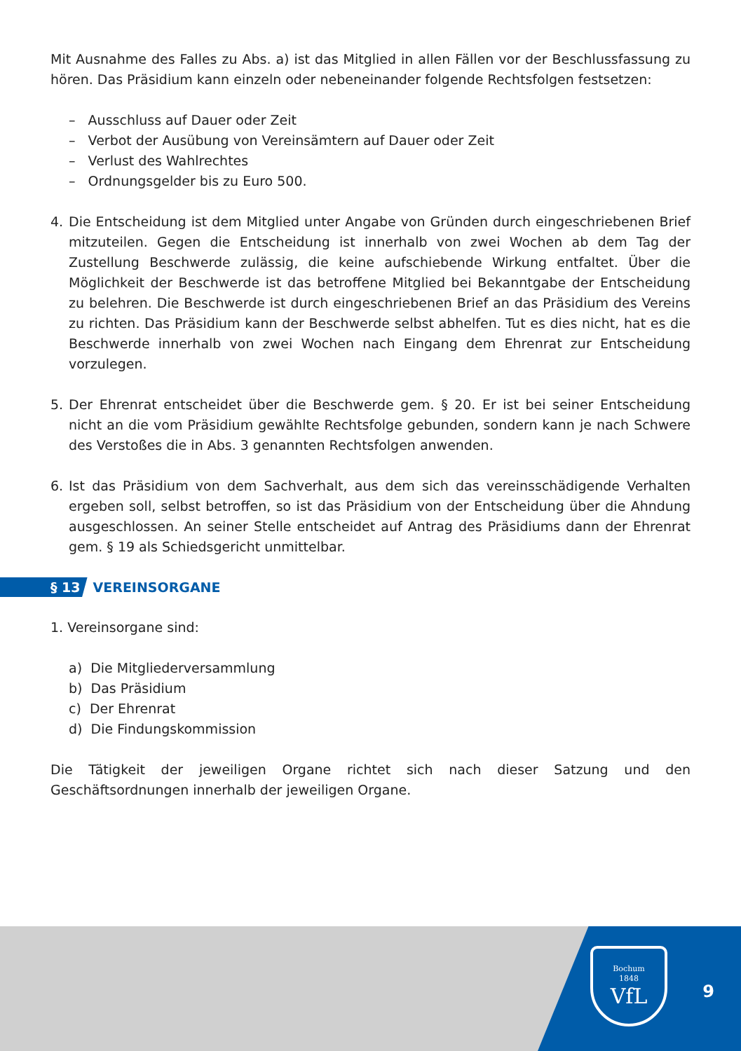Mit Ausnahme des Falles zu Abs. a) ist das Mitglied in allen Fällen vor der Beschlussfassung zu hören. Das Präsidium kann einzeln oder nebeneinander folgende Rechtsfolgen festsetzen:
– Ausschluss auf Dauer oder Zeit
– Verbot der Ausübung von Vereinsämtern auf Dauer oder Zeit
– Verlust des Wahlrechtes
– Ordnungsgelder bis zu Euro 500.
4. Die Entscheidung ist dem Mitglied unter Angabe von Gründen durch eingeschriebenen Brief mitzuteilen. Gegen die Entscheidung ist innerhalb von zwei Wochen ab dem Tag der Zustellung Beschwerde zulässig, die keine aufschiebende Wirkung entfaltet. Über die Möglichkeit der Beschwerde ist das betroffene Mitglied bei Bekanntgabe der Entscheidung zu belehren. Die Beschwerde ist durch eingeschriebenen Brief an das Präsidium des Vereins zu richten. Das Präsidium kann der Beschwerde selbst abhelfen. Tut es dies nicht, hat es die Beschwerde innerhalb von zwei Wochen nach Eingang dem Ehrenrat zur Entscheidung vorzulegen.
5. Der Ehrenrat entscheidet über die Beschwerde gem. § 20. Er ist bei seiner Entscheidung nicht an die vom Präsidium gewählte Rechtsfolge gebunden, sondern kann je nach Schwere des Verstoßes die in Abs. 3 genannten Rechtsfolgen anwenden.
6. Ist das Präsidium von dem Sachverhalt, aus dem sich das vereinsschädigende Verhalten ergeben soll, selbst betroffen, so ist das Präsidium von der Entscheidung über die Ahndung ausgeschlossen. An seiner Stelle entscheidet auf Antrag des Präsidiums dann der Ehrenrat gem. § 19 als Schiedsgericht unmittelbar.
§ 13 VEREINSORGANE
1. Vereinsorgane sind:
a) Die Mitgliederversammlung
b) Das Präsidium
c) Der Ehrenrat
d) Die Findungskommission
Die Tätigkeit der jeweiligen Organe richtet sich nach dieser Satzung und den Geschäftsordnungen innerhalb der jeweiligen Organe.
Bochum
1848
VfL
9